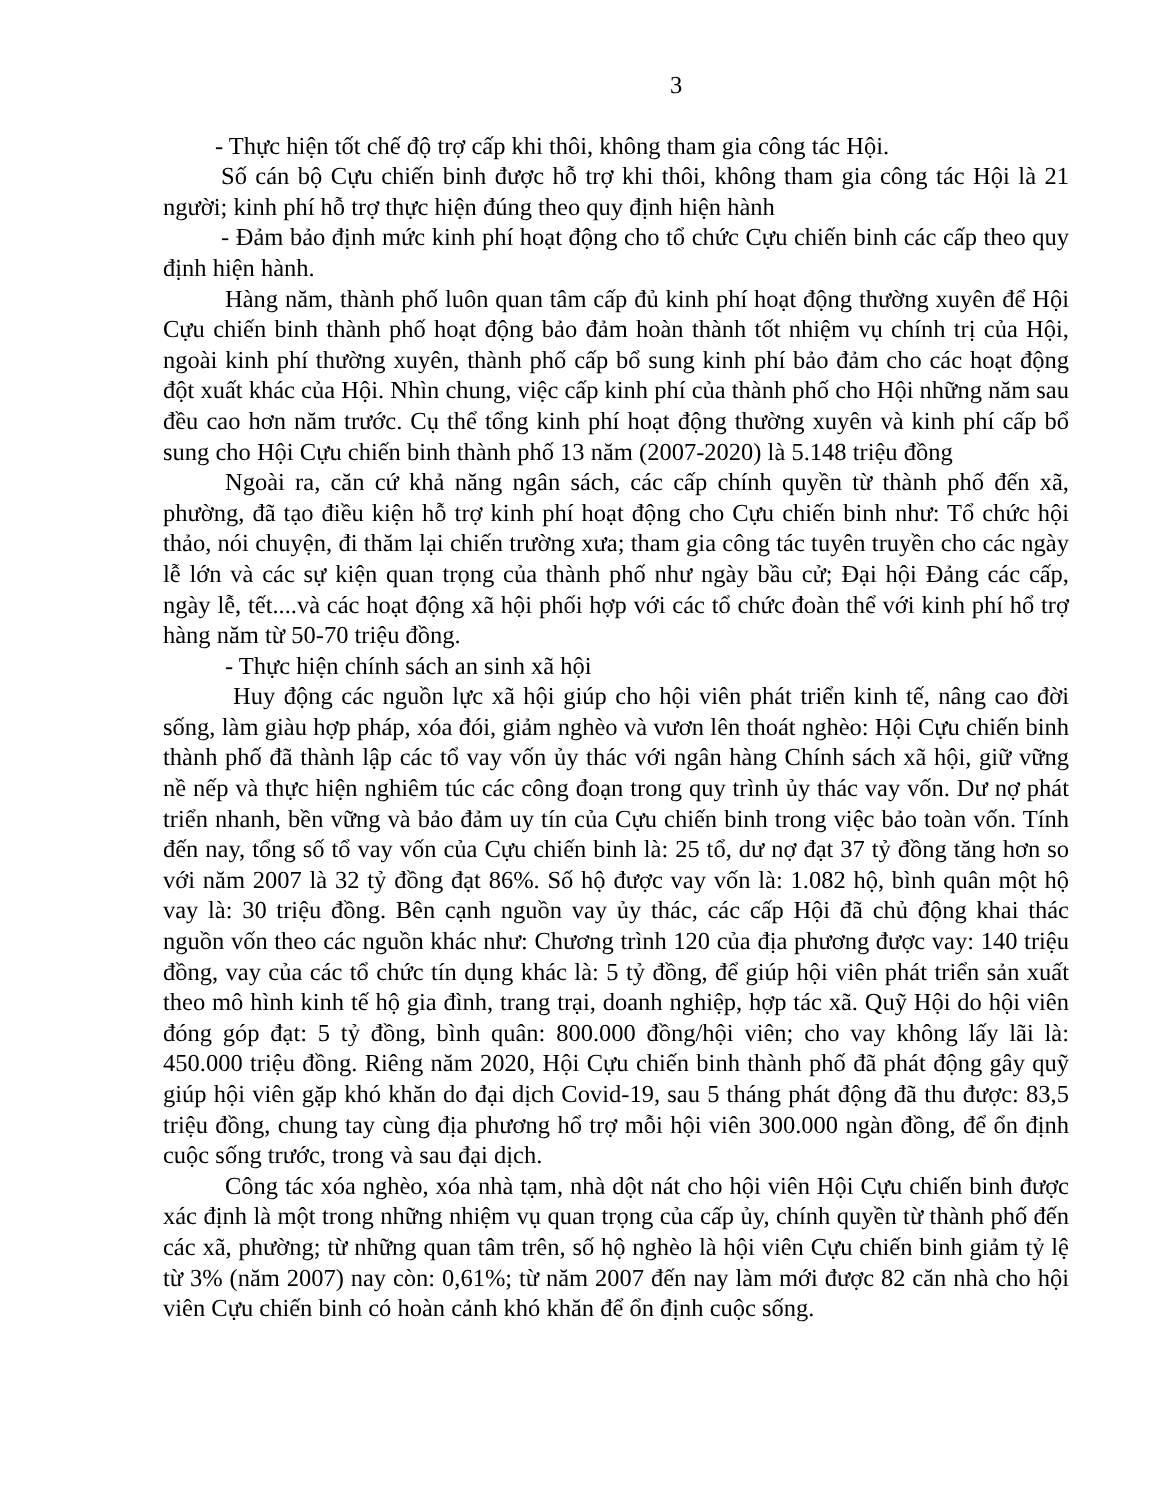3
- Thực hiện tốt chế độ trợ cấp khi thôi, không tham gia công tác Hội.
Số cán bộ Cựu chiến binh được hỗ trợ khi thôi, không tham gia công tác Hội là 21 người; kinh phí hỗ trợ thực hiện đúng theo quy định hiện hành
- Đảm bảo định mức kinh phí hoạt động cho tổ chức Cựu chiến binh các cấp theo quy định hiện hành.
Hàng năm, thành phố luôn quan tâm cấp đủ kinh phí hoạt động thường xuyên để Hội Cựu chiến binh thành phố hoạt động bảo đảm hoàn thành tốt nhiệm vụ chính trị của Hội, ngoài kinh phí thường xuyên, thành phố cấp bổ sung kinh phí bảo đảm cho các hoạt động đột xuất khác của Hội. Nhìn chung, việc cấp kinh phí của thành phố cho Hội những năm sau đều cao hơn năm trước. Cụ thể tổng kinh phí hoạt động thường xuyên và kinh phí cấp bổ sung cho Hội Cựu chiến binh thành phố 13 năm (2007-2020) là 5.148 triệu đồng
Ngoài ra, căn cứ khả năng ngân sách, các cấp chính quyền từ thành phố đến xã, phường, đã tạo điều kiện hỗ trợ kinh phí hoạt động cho Cựu chiến binh như: Tổ chức hội thảo, nói chuyện, đi thăm lại chiến trường xưa; tham gia công tác tuyên truyền cho các ngày lễ lớn và các sự kiện quan trọng của thành phố như ngày bầu cử; Đại hội Đảng các cấp, ngày lễ, tết....và các hoạt động xã hội phối hợp với các tổ chức đoàn thể với kinh phí hổ trợ hàng năm từ 50-70 triệu đồng.
- Thực hiện chính sách an sinh xã hội
Huy động các nguồn lực xã hội giúp cho hội viên phát triển kinh tế, nâng cao đời sống, làm giàu hợp pháp, xóa đói, giảm nghèo và vươn lên thoát nghèo: Hội Cựu chiến binh thành phố đã thành lập các tổ vay vốn ủy thác với ngân hàng Chính sách xã hội, giữ vững nề nếp và thực hiện nghiêm túc các công đoạn trong quy trình ủy thác vay vốn. Dư nợ phát triển nhanh, bền vững và bảo đảm uy tín của Cựu chiến binh trong việc bảo toàn vốn. Tính đến nay, tổng số tổ vay vốn của Cựu chiến binh là: 25 tổ, dư nợ đạt 37 tỷ đồng tăng hơn so với năm 2007 là 32 tỷ đồng đạt 86%. Số hộ được vay vốn là: 1.082 hộ, bình quân một hộ vay là: 30 triệu đồng. Bên cạnh nguồn vay ủy thác, các cấp Hội đã chủ động khai thác nguồn vốn theo các nguồn khác như: Chương trình 120 của địa phương được vay: 140 triệu đồng, vay của các tổ chức tín dụng khác là: 5 tỷ đồng, để giúp hội viên phát triển sản xuất theo mô hình kinh tế hộ gia đình, trang trại, doanh nghiệp, hợp tác xã. Quỹ Hội do hội viên đóng góp đạt: 5 tỷ đồng, bình quân: 800.000 đồng/hội viên; cho vay không lấy lãi là: 450.000 triệu đồng. Riêng năm 2020, Hội Cựu chiến binh thành phố đã phát động gây quỹ giúp hội viên gặp khó khăn do đại dịch Covid-19, sau 5 tháng phát động đã thu được: 83,5 triệu đồng, chung tay cùng địa phương hổ trợ mỗi hội viên 300.000 ngàn đồng, để ổn định cuộc sống trước, trong và sau đại dịch.
Công tác xóa nghèo, xóa nhà tạm, nhà dột nát cho hội viên Hội Cựu chiến binh được xác định là một trong những nhiệm vụ quan trọng của cấp ủy, chính quyền từ thành phố đến các xã, phường; từ những quan tâm trên, số hộ nghèo là hội viên Cựu chiến binh giảm tỷ lệ từ 3% (năm 2007) nay còn: 0,61%; từ năm 2007 đến nay làm mới được 82 căn nhà cho hội viên Cựu chiến binh có hoàn cảnh khó khăn để ổn định cuộc sống.